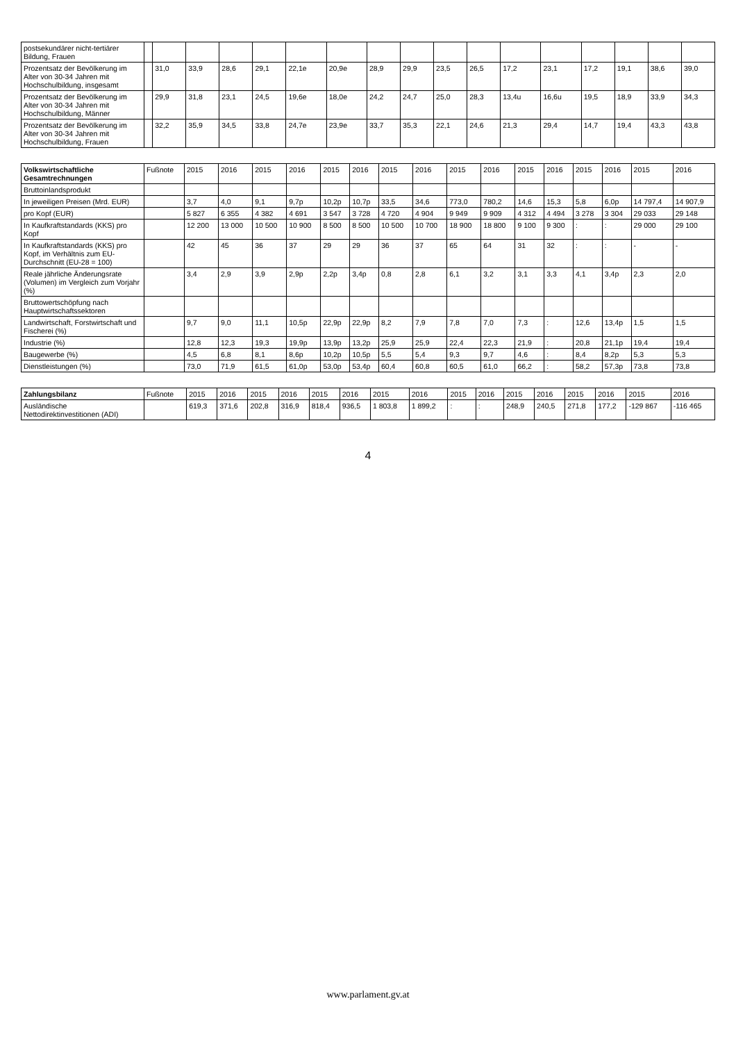| postsekundärer nicht-tertiärer Bildung, Frauen | | | | | | | | | | | | | | | | | |
| Prozentsatz der Bevölkerung im Alter von 30-34 Jahren mit Hochschulbildung, insgesamt | | 31,0 | 33,9 | 28,6 | 29,1 | 22,1e | 20,9e | 28,9 | 29,9 | 23,5 | 26,5 | 17,2 | 23,1 | 17,2 | 19,1 | 38,6 | 39,0 |
| Prozentsatz der Bevölkerung im Alter von 30-34 Jahren mit Hochschulbildung, Männer | | 29,9 | 31,8 | 23,1 | 24,5 | 19,6e | 18,0e | 24,2 | 24,7 | 25,0 | 28,3 | 13,4u | 16,6u | 19,5 | 18,9 | 33,9 | 34,3 |
| Prozentsatz der Bevölkerung im Alter von 30-34 Jahren mit Hochschulbildung, Frauen | | 32,2 | 35,9 | 34,5 | 33,8 | 24,7e | 23,9e | 33,7 | 35,3 | 22,1 | 24,6 | 21,3 | 29,4 | 14,7 | 19,4 | 43,3 | 43,8 |
| Volkswirtschaftliche Gesamtrechnungen | Fußnote | 2015 | 2016 | 2015 | 2016 | 2015 | 2016 | 2015 | 2016 | 2015 | 2016 | 2015 | 2016 | 2015 | 2016 | 2015 | 2016 |
| --- | --- | --- | --- | --- | --- | --- | --- | --- | --- | --- | --- | --- | --- | --- | --- | --- | --- |
| Bruttoinlandsprodukt | | | | | | | | | | | | | | | | | |
| In jeweiligen Preisen (Mrd. EUR) | | 3,7 | 4,0 | 9,1 | 9,7p | 10,2p | 10,7p | 33,5 | 34,6 | 773,0 | 780,2 | 14,6 | 15,3 | 5,8 | 6,0p | 14 797,4 | 14 907,9 |
| pro Kopf (EUR) | | 5 827 | 6 355 | 4 382 | 4 691 | 3 547 | 3 728 | 4 720 | 4 904 | 9 949 | 9 909 | 4 312 | 4 494 | 3 278 | 3 304 | 29 033 | 29 148 |
| In Kaufkraftstandards (KKS) pro Kopf | | 12 200 | 13 000 | 10 500 | 10 900 | 8 500 | 8 500 | 10 500 | 10 700 | 18 900 | 18 800 | 9 100 | 9 300 | : | : | 29 000 | 29 100 |
| In Kaufkraftstandards (KKS) pro Kopf, im Verhältnis zum EU-Durchschnitt (EU-28 = 100) | | 42 | 45 | 36 | 37 | 29 | 29 | 36 | 37 | 65 | 64 | 31 | 32 | : | : | - | - |
| Reale jährliche Änderungsrate (Volumen) im Vergleich zum Vorjahr (%) | | 3,4 | 2,9 | 3,9 | 2,9p | 2,2p | 3,4p | 0,8 | 2,8 | 6,1 | 3,2 | 3,1 | 3,3 | 4,1 | 3,4p | 2,3 | 2,0 |
| Bruttowertschöpfung nach Hauptwirtschaftssektoren | | | | | | | | | | | | | | | | | |
| Landwirtschaft, Forstwirtschaft und Fischerei (%) | | 9,7 | 9,0 | 11,1 | 10,5p | 22,9p | 22,9p | 8,2 | 7,9 | 7,8 | 7,0 | 7,3 | : | 12,6 | 13,4p | 1,5 | 1,5 |
| Industrie (%) | | 12,8 | 12,3 | 19,3 | 19,9p | 13,9p | 13,2p | 25,9 | 25,9 | 22,4 | 22,3 | 21,9 | : | 20,8 | 21,1p | 19,4 | 19,4 |
| Baugewerbe (%) | | 4,5 | 6,8 | 8,1 | 8,6p | 10,2p | 10,5p | 5,5 | 5,4 | 9,3 | 9,7 | 4,6 | : | 8,4 | 8,2p | 5,3 | 5,3 |
| Dienstleistungen (%) | | 73,0 | 71,9 | 61,5 | 61,0p | 53,0p | 53,4p | 60,4 | 60,8 | 60,5 | 61,0 | 66,2 | : | 58,2 | 57,3p | 73,8 | 73,8 |
| Zahlungsbilanz | Fußnote | 2015 | 2016 | 2015 | 2016 | 2015 | 2016 | 2015 | 2016 | 2015 | 2016 | 2015 | 2016 | 2015 | 2016 | 2015 | 2016 |
| --- | --- | --- | --- | --- | --- | --- | --- | --- | --- | --- | --- | --- | --- | --- | --- | --- | --- |
| Ausländische Nettodirektinvestitionen (ADI) | | 619,3 | 371,6 | 202,8 | 316,9 | 818,4 | 936,5 | 1 803,8 | 1 899,2 | : | : | 248,9 | 240,5 | 271,8 | 177,2 | -129 867 | -116 465 |
4
www.parlament.gv.at